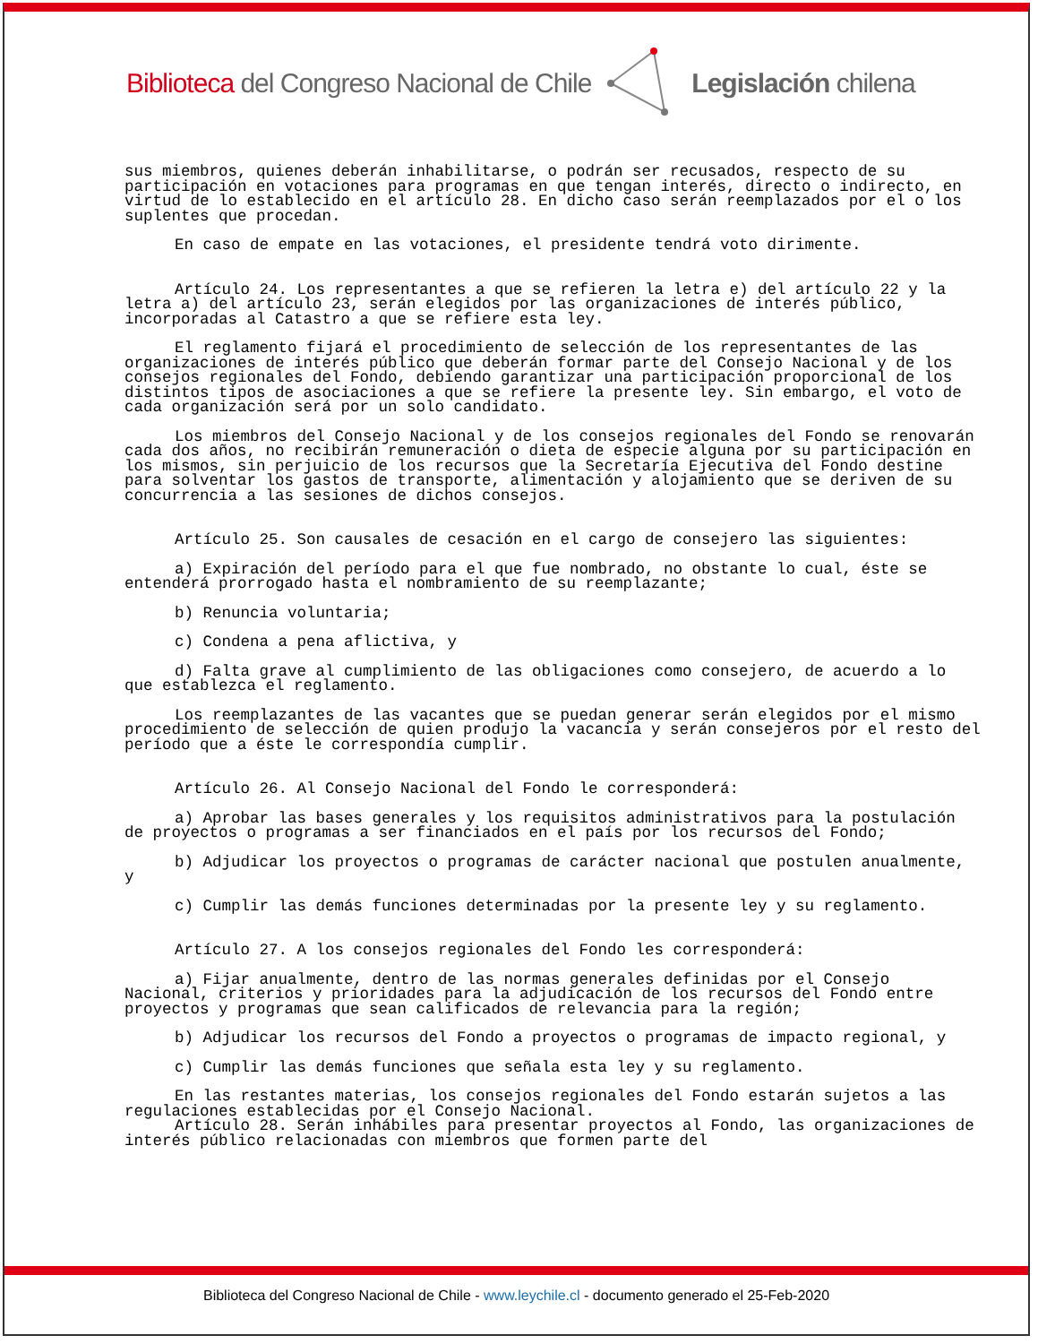Biblioteca del Congreso Nacional de Chile Legislación chilena
sus miembros, quienes deberán inhabilitarse, o podrán ser recusados, respecto de su participación en votaciones para programas en que tengan interés, directo o indirecto, en virtud de lo establecido en el artículo 28. En dicho caso serán reemplazados por el o los suplentes que procedan.
En caso de empate en las votaciones, el presidente tendrá voto dirimente.
Artículo 24. Los representantes a que se refieren la letra e) del artículo 22 y la letra a) del artículo 23, serán elegidos por las organizaciones de interés público, incorporadas al Catastro a que se refiere esta ley.
El reglamento fijará el procedimiento de selección de los representantes de las organizaciones de interés público que deberán formar parte del Consejo Nacional y de los consejos regionales del Fondo, debiendo garantizar una participación proporcional de los distintos tipos de asociaciones a que se refiere la presente ley. Sin embargo, el voto de cada organización será por un solo candidato.
Los miembros del Consejo Nacional y de los consejos regionales del Fondo se renovarán cada dos años, no recibirán remuneración o dieta de especie alguna por su participación en los mismos, sin perjuicio de los recursos que la Secretaría Ejecutiva del Fondo destine para solventar los gastos de transporte, alimentación y alojamiento que se deriven de su concurrencia a las sesiones de dichos consejos.
Artículo 25. Son causales de cesación en el cargo de consejero las siguientes:
a) Expiración del período para el que fue nombrado, no obstante lo cual, éste se entenderá prorrogado hasta el nombramiento de su reemplazante;
b) Renuncia voluntaria;
c) Condena a pena aflictiva, y
d) Falta grave al cumplimiento de las obligaciones como consejero, de acuerdo a lo que establezca el reglamento.
Los reemplazantes de las vacantes que se puedan generar serán elegidos por el mismo procedimiento de selección de quien produjo la vacancia y serán consejeros por el resto del período que a éste le correspondía cumplir.
Artículo 26. Al Consejo Nacional del Fondo le corresponderá:
a) Aprobar las bases generales y los requisitos administrativos para la postulación de proyectos o programas a ser financiados en el país por los recursos del Fondo;
b) Adjudicar los proyectos o programas de carácter nacional que postulen anualmente, y
c) Cumplir las demás funciones determinadas por la presente ley y su reglamento.
Artículo 27. A los consejos regionales del Fondo les corresponderá:
a) Fijar anualmente, dentro de las normas generales definidas por el Consejo Nacional, criterios y prioridades para la adjudicación de los recursos del Fondo entre proyectos y programas que sean calificados de relevancia para la región;
b) Adjudicar los recursos del Fondo a proyectos o programas de impacto regional, y
c) Cumplir las demás funciones que señala esta ley y su reglamento.
En las restantes materias, los consejos regionales del Fondo estarán sujetos a las regulaciones establecidas por el Consejo Nacional.
Artículo 28. Serán inhábiles para presentar proyectos al Fondo, las organizaciones de interés público relacionadas con miembros que formen parte del
Biblioteca del Congreso Nacional de Chile - www.leychile.cl - documento generado el 25-Feb-2020